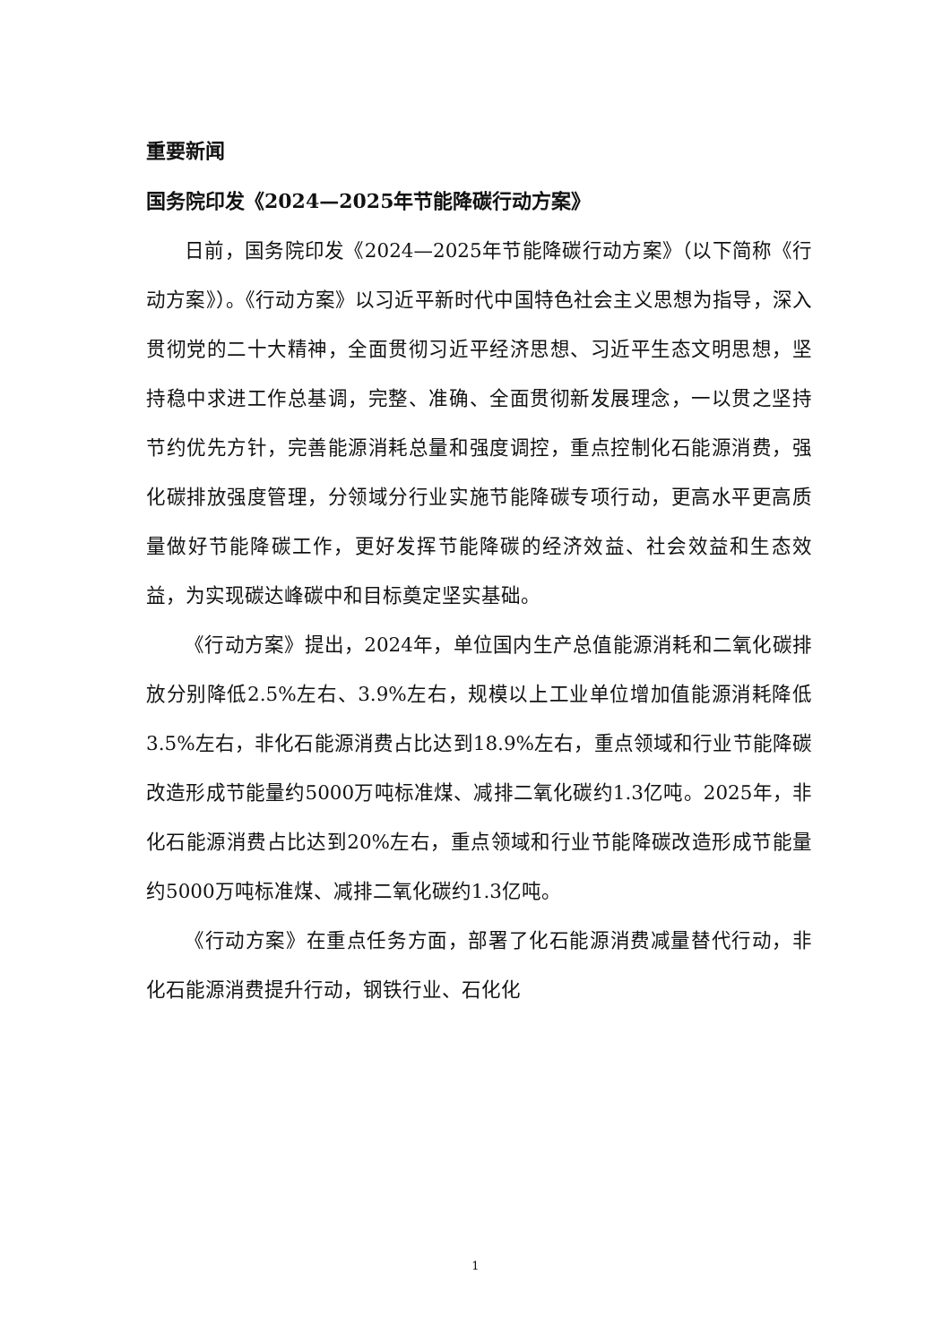重要新闻
国务院印发《2024—2025年节能降碳行动方案》
日前，国务院印发《2024—2025年节能降碳行动方案》（以下简称《行动方案》）。《行动方案》以习近平新时代中国特色社会主义思想为指导，深入贯彻党的二十大精神，全面贯彻习近平经济思想、习近平生态文明思想，坚持稳中求进工作总基调，完整、准确、全面贯彻新发展理念，一以贯之坚持节约优先方针，完善能源消耗总量和强度调控，重点控制化石能源消费，强化碳排放强度管理，分领域分行业实施节能降碳专项行动，更高水平更高质量做好节能降碳工作，更好发挥节能降碳的经济效益、社会效益和生态效益，为实现碳达峰碳中和目标奠定坚实基础。
《行动方案》提出，2024年，单位国内生产总值能源消耗和二氧化碳排放分别降低2.5%左右、3.9%左右，规模以上工业单位增加值能源消耗降低3.5%左右，非化石能源消费占比达到18.9%左右，重点领域和行业节能降碳改造形成节能量约5000万吨标准煤、减排二氧化碳约1.3亿吨。2025年，非化石能源消费占比达到20%左右，重点领域和行业节能降碳改造形成节能量约5000万吨标准煤、减排二氧化碳约1.3亿吨。
《行动方案》在重点任务方面，部署了化石能源消费减量替代行动，非化石能源消费提升行动，钢铁行业、石化化
1